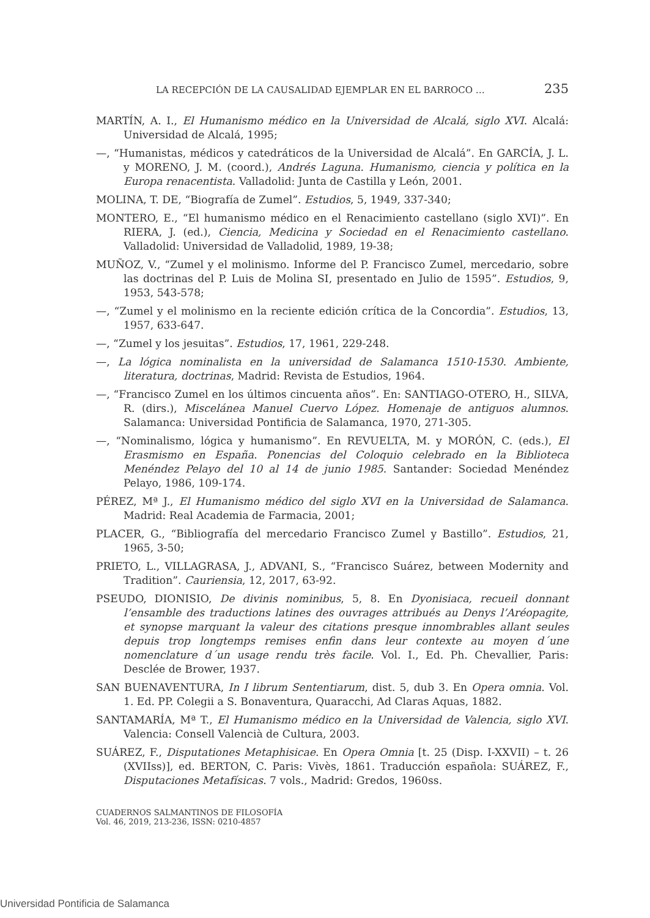LA RECEPCIÓN DE LA CAUSALIDAD EJEMPLAR EN EL BARROCO … 235
MARTÍN, A. I., El Humanismo médico en la Universidad de Alcalá, siglo XVI. Alcalá: Universidad de Alcalá, 1995;
—, “Humanistas, médicos y catedráticos de la Universidad de Alcalá”. En GARCÍA, J. L. y MORENO, J. M. (coord.), Andrés Laguna. Humanismo, ciencia y política en la Europa renacentista. Valladolid: Junta de Castilla y León, 2001.
MOLINA, T. DE, “Biografía de Zumel”. Estudios, 5, 1949, 337-340;
MONTERO, E., “El humanismo médico en el Renacimiento castellano (siglo XVI)”. En RIERA, J. (ed.), Ciencia, Medicina y Sociedad en el Renacimiento castellano. Valladolid: Universidad de Valladolid, 1989, 19-38;
MUÑOZ, V., “Zumel y el molinismo. Informe del P. Francisco Zumel, mercedario, sobre las doctrinas del P. Luis de Molina SI, presentado en Julio de 1595”. Estudios, 9, 1953, 543-578;
—, “Zumel y el molinismo en la reciente edición crítica de la Concordia”. Estudios, 13, 1957, 633-647.
—, “Zumel y los jesuitas”. Estudios, 17, 1961, 229-248.
—, La lógica nominalista en la universidad de Salamanca 1510-1530. Ambiente, literatura, doctrinas, Madrid: Revista de Estudios, 1964.
—, “Francisco Zumel en los últimos cincuenta años”. En: SANTIAGO-OTERO, H., SILVA, R. (dirs.), Miscelánea Manuel Cuervo López. Homenaje de antiguos alumnos. Salamanca: Universidad Pontificia de Salamanca, 1970, 271-305.
—, “Nominalismo, lógica y humanismo”. En REVUELTA, M. y MORÓN, C. (eds.), El Erasmismo en España. Ponencias del Coloquio celebrado en la Biblioteca Menéndez Pelayo del 10 al 14 de junio 1985. Santander: Sociedad Menéndez Pelayo, 1986, 109-174.
PÉREZ, Mª J., El Humanismo médico del siglo XVI en la Universidad de Salamanca. Madrid: Real Academia de Farmacia, 2001;
PLACER, G., “Bibliografía del mercedario Francisco Zumel y Bastillo”. Estudios, 21, 1965, 3-50;
PRIETO, L., VILLAGRASA, J., ADVANI, S., “Francisco Suárez, between Modernity and Tradition”. Cauriensia, 12, 2017, 63-92.
PSEUDO, DIONISIO, De divinis nominibus, 5, 8. En Dyonisiaca, recueil donnant l’ensamble des traductions latines des ouvrages attribués au Denys l’Aréopagite, et synopse marquant la valeur des citations presque innombrables allant seules depuis trop longtemps remises enfin dans leur contexte au moyen d´une nomenclature d´un usage rendu très facile. Vol. I., Ed. Ph. Chevallier, Paris: Desclée de Brower, 1937.
SAN BUENAVENTURA, In I librum Sententiarum, dist. 5, dub 3. En Opera omnia. Vol. 1. Ed. PP. Colegii a S. Bonaventura, Quaracchi, Ad Claras Aquas, 1882.
SANTAMARÍA, Mª T., El Humanismo médico en la Universidad de Valencia, siglo XVI. Valencia: Consell Valencià de Cultura, 2003.
SUÁREZ, F., Disputationes Metaphisicae. En Opera Omnia [t. 25 (Disp. I-XXVII) – t. 26 (XVIIss)], ed. BERTON, C. Paris: Vivès, 1861. Traducción española: SUÁREZ, F., Disputaciones Metafísicas. 7 vols., Madrid: Gredos, 1960ss.
CUADERNOS SALMANTINOS DE FILOSOFÍA
Vol. 46, 2019, 213-236, ISSN: 0210-4857
Universidad Pontificia de Salamanca